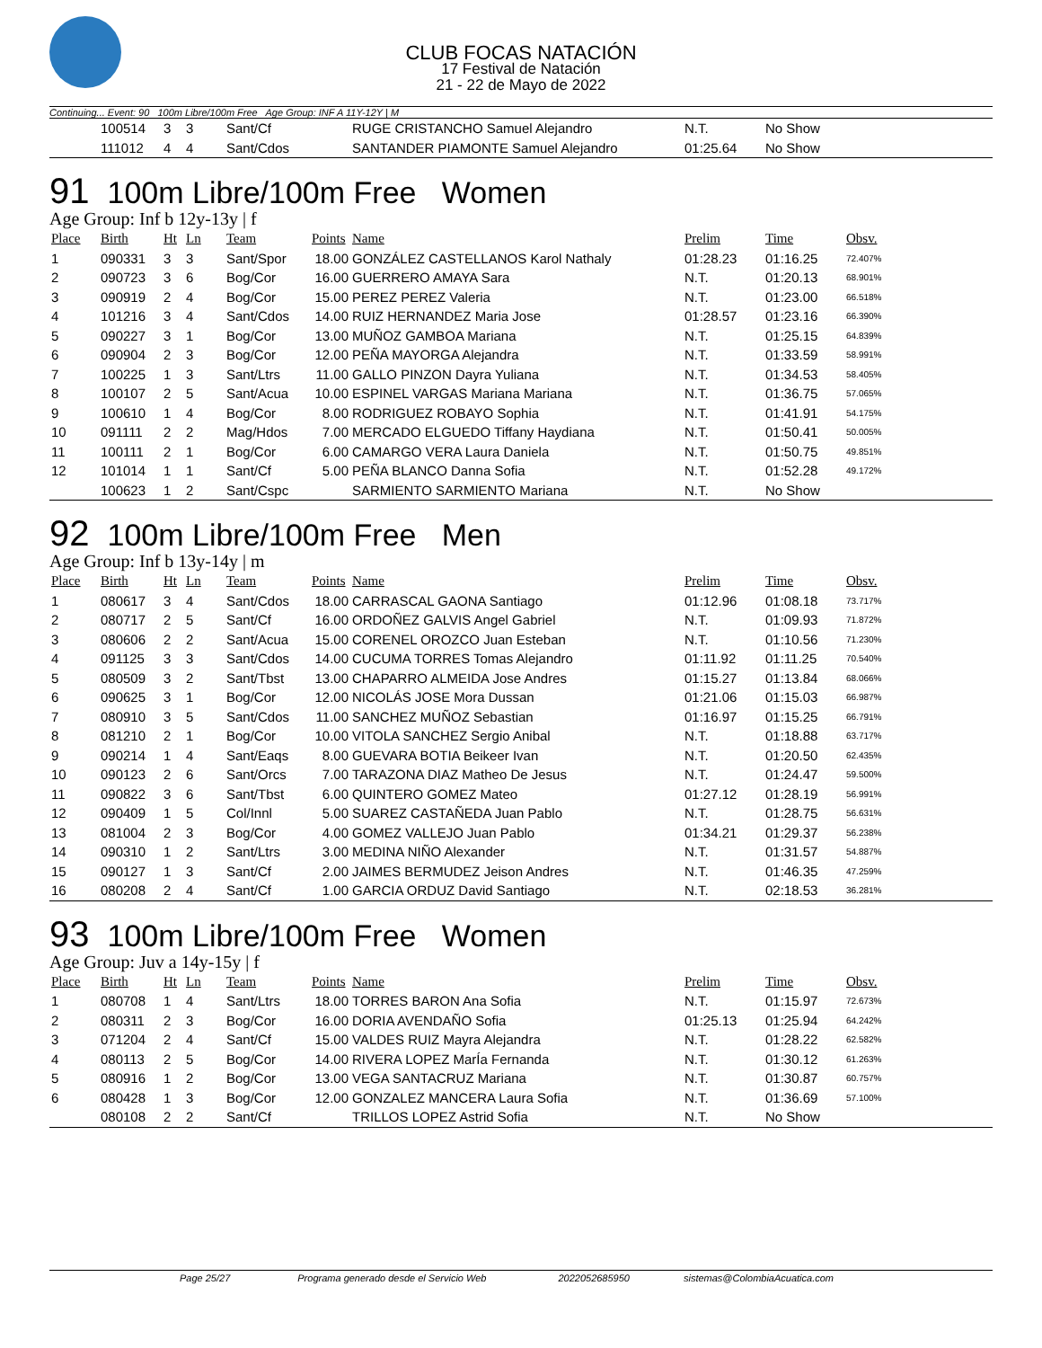CLUB FOCAS NATACIÓN
17 Festival de Natación
21 - 22 de Mayo de 2022
Continuing... Event: 90 100m Libre/100m Free Age Group: INF A 11Y-12Y | M
| | 100514 | 3 | 3 | Sant/Cf | | RUGE CRISTANCHO Samuel Alejandro | N.T. | No Show | |
| | 111012 | 4 | 4 | Sant/Cdos | | SANTANDER PIAMONTE Samuel Alejandro | 01:25.64 | No Show | |
91 100m Libre/100m Free Women
Age Group: Inf b 12y-13y | f
| Place | Birth | Ht | Ln | Team | Points | Name | Prelim | Time | Obsv. |
| --- | --- | --- | --- | --- | --- | --- | --- | --- | --- |
| 1 | 090331 | 3 | 3 | Sant/Spor | 18.00 | GONZÁLEZ CASTELLANOS Karol Nathaly | 01:28.23 | 01:16.25 | 72.407% |
| 2 | 090723 | 3 | 6 | Bog/Cor | 16.00 | GUERRERO AMAYA Sara | N.T. | 01:20.13 | 68.901% |
| 3 | 090919 | 2 | 4 | Bog/Cor | 15.00 | PEREZ PEREZ Valeria | N.T. | 01:23.00 | 66.518% |
| 4 | 101216 | 3 | 4 | Sant/Cdos | 14.00 | RUIZ HERNANDEZ Maria Jose | 01:28.57 | 01:23.16 | 66.390% |
| 5 | 090227 | 3 | 1 | Bog/Cor | 13.00 | MUÑOZ GAMBOA Mariana | N.T. | 01:25.15 | 64.839% |
| 6 | 090904 | 2 | 3 | Bog/Cor | 12.00 | PEÑA MAYORGA Alejandra | N.T. | 01:33.59 | 58.991% |
| 7 | 100225 | 1 | 3 | Sant/Ltrs | 11.00 | GALLO PINZON Dayra Yuliana | N.T. | 01:34.53 | 58.405% |
| 8 | 100107 | 2 | 5 | Sant/Acua | 10.00 | ESPINEL VARGAS Mariana Mariana | N.T. | 01:36.75 | 57.065% |
| 9 | 100610 | 1 | 4 | Bog/Cor | 8.00 | RODRIGUEZ ROBAYO Sophia | N.T. | 01:41.91 | 54.175% |
| 10 | 091111 | 2 | 2 | Mag/Hdos | 7.00 | MERCADO ELGUEDO Tiffany Haydiana | N.T. | 01:50.41 | 50.005% |
| 11 | 100111 | 2 | 1 | Bog/Cor | 6.00 | CAMARGO VERA Laura Daniela | N.T. | 01:50.75 | 49.851% |
| 12 | 101014 | 1 | 1 | Sant/Cf | 5.00 | PEÑA BLANCO Danna Sofia | N.T. | 01:52.28 | 49.172% |
| | 100623 | 1 | 2 | Sant/Cspc | | SARMIENTO SARMIENTO Mariana | N.T. | No Show | |
92 100m Libre/100m Free Men
Age Group: Inf b 13y-14y | m
| Place | Birth | Ht | Ln | Team | Points | Name | Prelim | Time | Obsv. |
| --- | --- | --- | --- | --- | --- | --- | --- | --- | --- |
| 1 | 080617 | 3 | 4 | Sant/Cdos | 18.00 | CARRASCAL GAONA Santiago | 01:12.96 | 01:08.18 | 73.717% |
| 2 | 080717 | 2 | 5 | Sant/Cf | 16.00 | ORDOÑEZ GALVIS Angel Gabriel | N.T. | 01:09.93 | 71.872% |
| 3 | 080606 | 2 | 2 | Sant/Acua | 15.00 | CORENEL OROZCO Juan Esteban | N.T. | 01:10.56 | 71.230% |
| 4 | 091125 | 3 | 3 | Sant/Cdos | 14.00 | CUCUMA TORRES Tomas Alejandro | 01:11.92 | 01:11.25 | 70.540% |
| 5 | 080509 | 3 | 2 | Sant/Tbst | 13.00 | CHAPARRO ALMEIDA Jose Andres | 01:15.27 | 01:13.84 | 68.066% |
| 6 | 090625 | 3 | 1 | Bog/Cor | 12.00 | NICOLÁS JOSE Mora Dussan | 01:21.06 | 01:15.03 | 66.987% |
| 7 | 080910 | 3 | 5 | Sant/Cdos | 11.00 | SANCHEZ MUÑOZ Sebastian | 01:16.97 | 01:15.25 | 66.791% |
| 8 | 081210 | 2 | 1 | Bog/Cor | 10.00 | VITOLA SANCHEZ Sergio Anibal | N.T. | 01:18.88 | 63.717% |
| 9 | 090214 | 1 | 4 | Sant/Eaqs | 8.00 | GUEVARA BOTIA Beikeer Ivan | N.T. | 01:20.50 | 62.435% |
| 10 | 090123 | 2 | 6 | Sant/Orcs | 7.00 | TARAZONA DIAZ Matheo De Jesus | N.T. | 01:24.47 | 59.500% |
| 11 | 090822 | 3 | 6 | Sant/Tbst | 6.00 | QUINTERO GOMEZ Mateo | 01:27.12 | 01:28.19 | 56.991% |
| 12 | 090409 | 1 | 5 | Col/Innl | 5.00 | SUAREZ CASTAÑEDA Juan Pablo | N.T. | 01:28.75 | 56.631% |
| 13 | 081004 | 2 | 3 | Bog/Cor | 4.00 | GOMEZ VALLEJO Juan Pablo | 01:34.21 | 01:29.37 | 56.238% |
| 14 | 090310 | 1 | 2 | Sant/Ltrs | 3.00 | MEDINA NIÑO Alexander | N.T. | 01:31.57 | 54.887% |
| 15 | 090127 | 1 | 3 | Sant/Cf | 2.00 | JAIMES BERMUDEZ Jeison Andres | N.T. | 01:46.35 | 47.259% |
| 16 | 080208 | 2 | 4 | Sant/Cf | 1.00 | GARCIA ORDUZ David Santiago | N.T. | 02:18.53 | 36.281% |
93 100m Libre/100m Free Women
Age Group: Juv a 14y-15y | f
| Place | Birth | Ht | Ln | Team | Points | Name | Prelim | Time | Obsv. |
| --- | --- | --- | --- | --- | --- | --- | --- | --- | --- |
| 1 | 080708 | 1 | 4 | Sant/Ltrs | 18.00 | TORRES BARON Ana Sofia | N.T. | 01:15.97 | 72.673% |
| 2 | 080311 | 2 | 3 | Bog/Cor | 16.00 | DORIA AVENDAÑO Sofia | 01:25.13 | 01:25.94 | 64.242% |
| 3 | 071204 | 2 | 4 | Sant/Cf | 15.00 | VALDES RUIZ Mayra Alejandra | N.T. | 01:28.22 | 62.582% |
| 4 | 080113 | 2 | 5 | Bog/Cor | 14.00 | RIVERA LOPEZ MarÍa Fernanda | N.T. | 01:30.12 | 61.263% |
| 5 | 080916 | 1 | 2 | Bog/Cor | 13.00 | VEGA SANTACRUZ Mariana | N.T. | 01:30.87 | 60.757% |
| 6 | 080428 | 1 | 3 | Bog/Cor | 12.00 | GONZALEZ MANCERA Laura Sofia | N.T. | 01:36.69 | 57.100% |
| | 080108 | 2 | 2 | Sant/Cf | | TRILLOS LOPEZ Astrid Sofia | N.T. | No Show | |
Page 25/27 Programa generado desde el Servicio Web 2022052685950 sistemas@ColombiaAcuatica.com